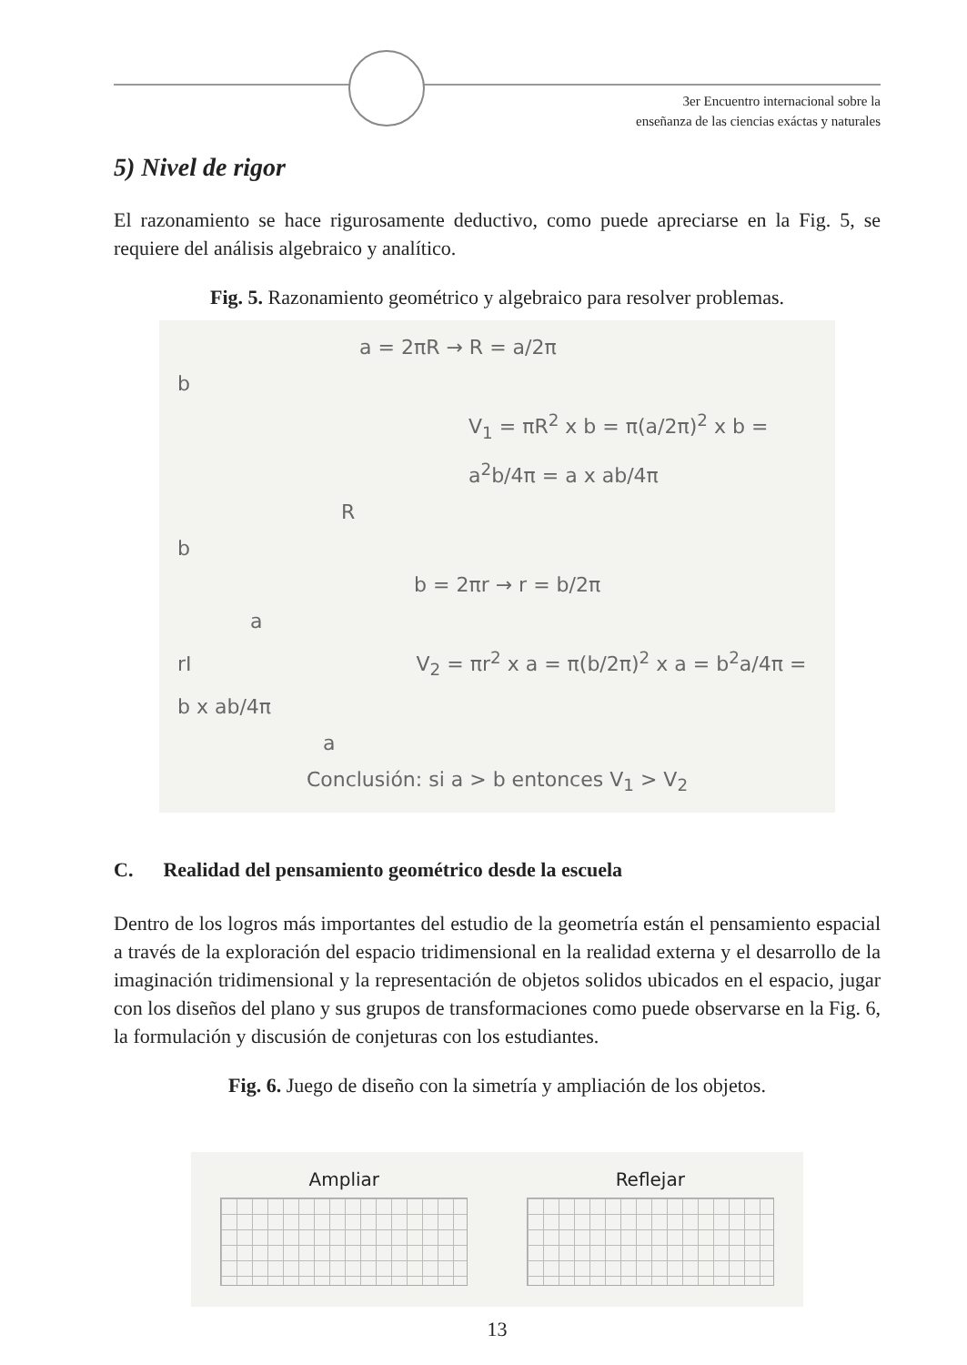3er Encuentro internacional sobre la
enseñanza de las ciencias exáctas y naturales
5) Nivel de rigor
El razonamiento se hace rigurosamente deductivo, como puede apreciarse en la Fig. 5, se requiere del análisis algebraico y analítico.
Fig. 5. Razonamiento geométrico y algebraico para resolver problemas.
a = 2πR → R = a/2π
b
V<sub>1</sub> = πR<sup>2</sup> x b = π(a/2π)<sup>2</sup> x b = a<sup>2</sup>b/4π = a x ab/4π
R
b
b = 2πr → r = b/2π
a
rI V<sub>2</sub> = πr<sup>2</sup> x a = π(b/2π)<sup>2</sup> x a = b<sup>2</sup>a/4π = b x ab/4π
a
Conclusión: si a > b entonces V<sub>1</sub> > V<sub>2</sub>
C. Realidad del pensamiento geométrico desde la escuela
Dentro de los logros más importantes del estudio de la geometría están el pensamiento espacial a través de la exploración del espacio tridimensional en la realidad externa y el desarrollo de la imaginación tridimensional y la representación de objetos solidos ubicados en el espacio, jugar con los diseños del plano y sus grupos de transformaciones como puede observarse en la Fig. 6, la formulación y discusión de conjeturas con los estudiantes.
Fig. 6. Juego de diseño con la simetría y ampliación de los objetos.
Ampliar Reflejar
13